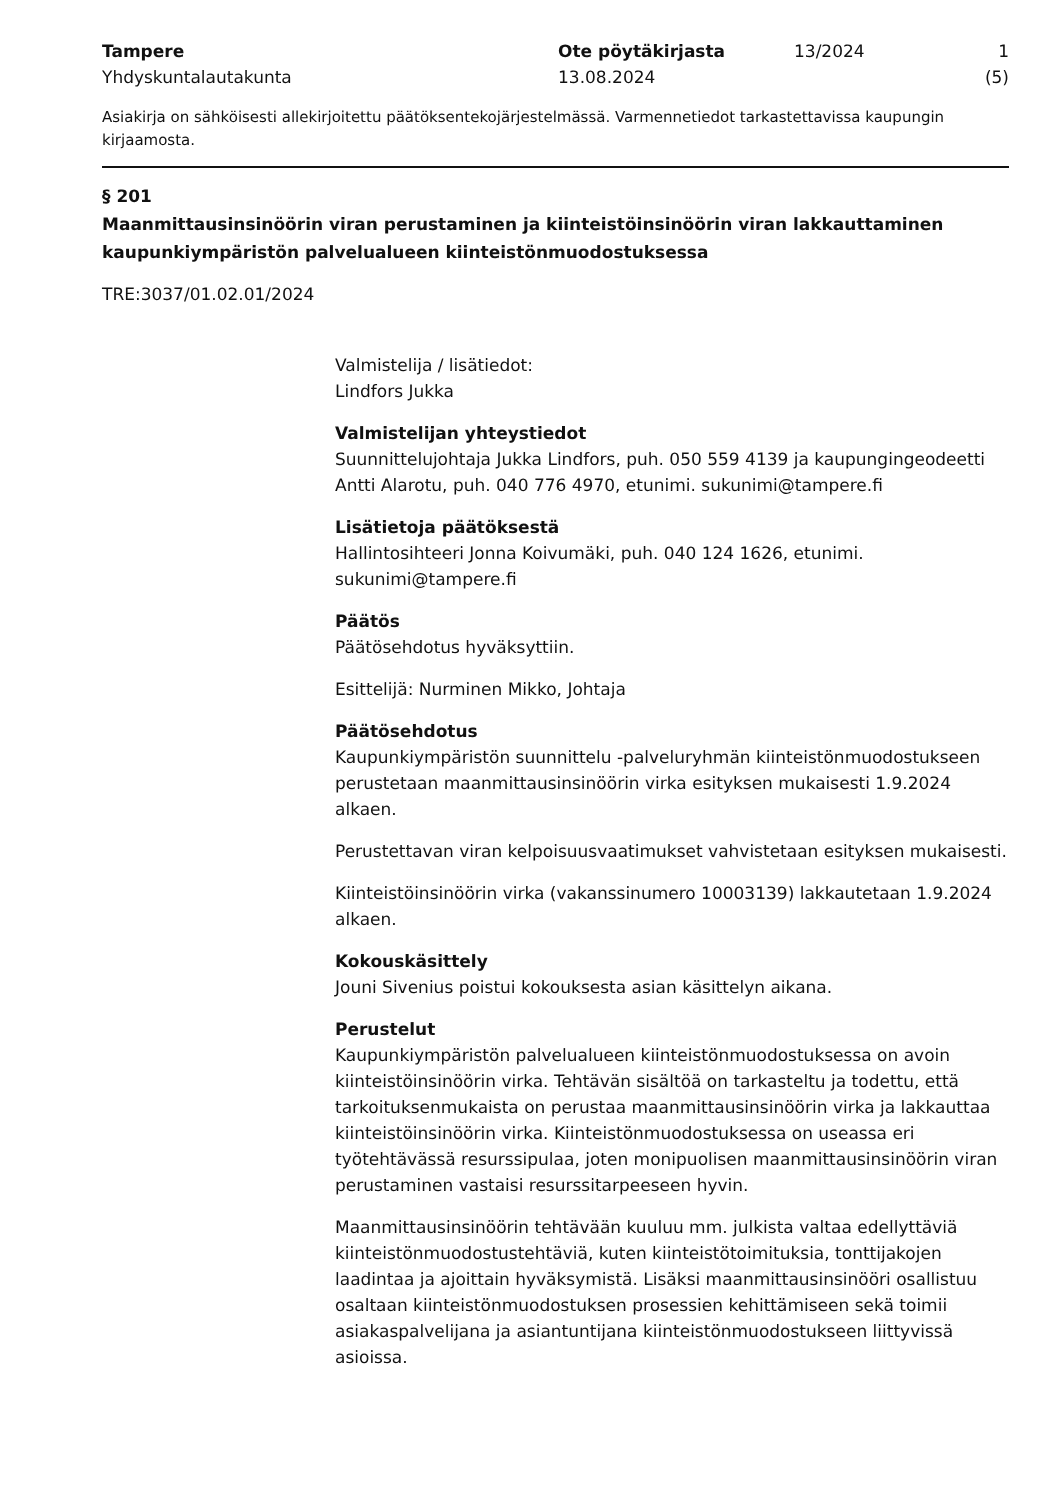Tampere
Yhdyskuntalautakunta
Ote pöytäkirjasta
13.08.2024
13/2024 1 (5)
Asiakirja on sähköisesti allekirjoitettu päätöksentekojärjestelmässä. Varmennetiedot tarkastettavissa kaupungin kirjaamosta.
§ 201
Maanmittausinsinöörin viran perustaminen ja kiinteistöinsinöörin viran lakkauttaminen kaupunkiympäristön palvelualueen kiinteistönmuodostuksessa
TRE:3037/01.02.01/2024
Valmistelija / lisätiedot:
Lindfors Jukka
Valmistelijan yhteystiedot
Suunnittelujohtaja Jukka Lindfors, puh. 050 559 4139 ja kaupungingeodeetti Antti Alarotu, puh. 040 776 4970, etunimi. sukunimi@tampere.fi
Lisätietoja päätöksestä
Hallintosihteeri Jonna Koivumäki, puh. 040 124 1626, etunimi. sukunimi@tampere.fi
Päätös
Päätösehdotus hyväksyttiin.
Esittelijä: Nurminen Mikko, Johtaja
Päätösehdotus
Kaupunkiympäristön suunnittelu -palveluryhmän kiinteistönmuodostukseen perustetaan maanmittausinsinöörin virka esityksen mukaisesti 1.9.2024 alkaen.
Perustettavan viran kelpoisuusvaatimukset vahvistetaan esityksen mukaisesti.
Kiinteistöinsinöörin virka (vakanssinumero 10003139) lakkautetaan 1.9.2024 alkaen.
Kokouskäsittely
Jouni Sivenius poistui kokouksesta asian käsittelyn aikana.
Perustelut
Kaupunkiympäristön palvelualueen kiinteistönmuodostuksessa on avoin kiinteistöinsinöörin virka. Tehtävän sisältöä on tarkasteltu ja todettu, että tarkoituksenmukaista on perustaa maanmittausinsinöörin virka ja lakkauttaa kiinteistöinsinöörin virka. Kiinteistönmuodostuksessa on useassa eri työtehtävässä resurssipulaa, joten monipuolisen maanmittausinsinöörin viran perustaminen vastaisi resurssitarpeeseen hyvin.
Maanmittausinsinöörin tehtävään kuuluu mm. julkista valtaa edellyttäviä kiinteistönmuodostustehtäviä, kuten kiinteistötoimituksia, tonttijakojen laadintaa ja ajoittain hyväksymistä. Lisäksi maanmittausinsinööri osallistuu osaltaan kiinteistönmuodostuksen prosessien kehittämiseen sekä toimii asiakaspalvelijana ja asiantuntijana kiinteistönmuodostukseen liittyvissä asioissa.